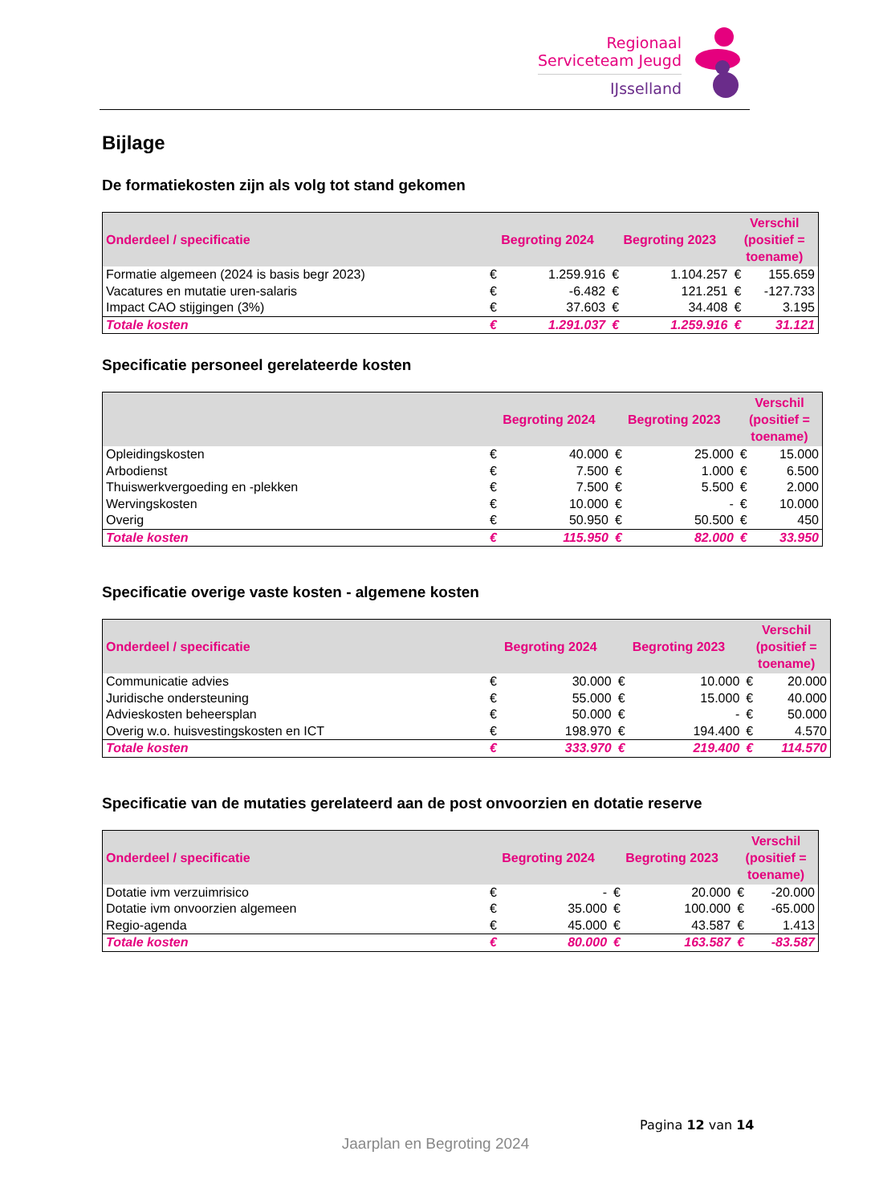Regionaal
Serviceteam Jeugd
IJsselland
Bijlage
De formatiekosten zijn als volg tot stand gekomen
| Onderdeel / specificatie | Begroting 2024 | | Begroting 2023 | | Verschil (positief = toename) | |
| --- | --- | --- | --- | --- | --- | --- |
| Formatie algemeen (2024 is basis begr 2023) | € | 1.259.916 | € | 1.104.257 | € | 155.659 |
| Vacatures en mutatie uren-salaris | € | -6.482 | € | 121.251 | € | -127.733 |
| Impact CAO stijgingen (3%) | € | 37.603 | € | 34.408 | € | 3.195 |
| Totale kosten | € | 1.291.037 | € | 1.259.916 | € | 31.121 |
Specificatie personeel gerelateerde kosten
| | Begroting 2024 | | Begroting 2023 | | Verschil (positief = toename) | |
| --- | --- | --- | --- | --- | --- | --- |
| Opleidingskosten | € | 40.000 | € | 25.000 | € | 15.000 |
| Arbodienst | € | 7.500 | € | 1.000 | € | 6.500 |
| Thuiswerkvergoeding en -plekken | € | 7.500 | € | 5.500 | € | 2.000 |
| Wervingskosten | € | 10.000 | € | - | € | 10.000 |
| Overig | € | 50.950 | € | 50.500 | € | 450 |
| Totale kosten | € | 115.950 | € | 82.000 | € | 33.950 |
Specificatie overige vaste kosten - algemene kosten
| Onderdeel / specificatie | Begroting 2024 | | Begroting 2023 | | Verschil (positief = toename) | |
| --- | --- | --- | --- | --- | --- | --- |
| Communicatie advies | € | 30.000 | € | 10.000 | € | 20.000 |
| Juridische ondersteuning | € | 55.000 | € | 15.000 | € | 40.000 |
| Advieskosten beheersplan | € | 50.000 | € | - | € | 50.000 |
| Overig w.o. huisvestingskosten en ICT | € | 198.970 | € | 194.400 | € | 4.570 |
| Totale kosten | € | 333.970 | € | 219.400 | € | 114.570 |
Specificatie van de mutaties gerelateerd aan de post onvoorzien en dotatie reserve
| Onderdeel / specificatie | Begroting 2024 | | Begroting 2023 | | Verschil (positief = toename) | |
| --- | --- | --- | --- | --- | --- | --- |
| Dotatie ivm verzuimrisico | € | - | € | 20.000 | € | -20.000 |
| Dotatie ivm onvoorzien algemeen | € | 35.000 | € | 100.000 | € | -65.000 |
| Regio-agenda | € | 45.000 | € | 43.587 | € | 1.413 |
| Totale kosten | € | 80.000 | € | 163.587 | € | -83.587 |
Pagina 12 van 14
Jaarplan en Begroting 2024